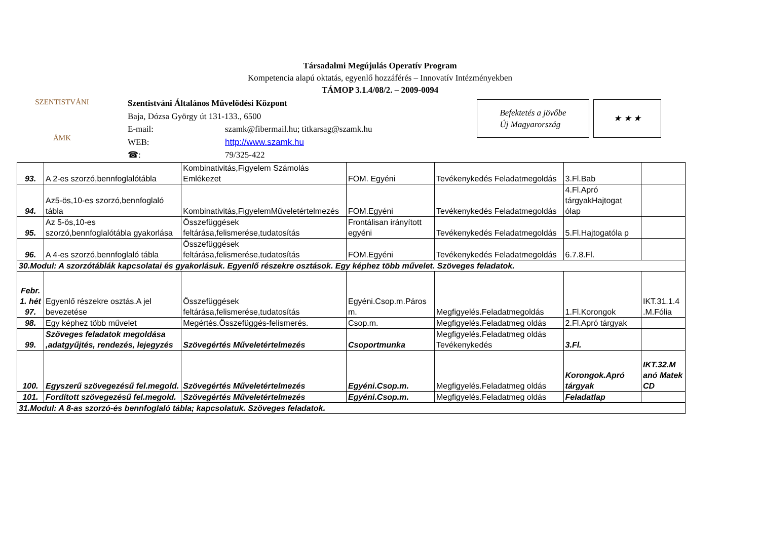Társadalmi Megújulás Operatív Program
Kompetencia alapú oktatás, egyenlő hozzáférés – Innovatív Intézményekben
TÁMOP 3.1.4/08/2. – 2009-0094
SZENTISTVÁNI
ÁMK
| Szentistváni Általános Művelődési Központ | |
| Baja, Dózsa György út 131-133., 6500 | |
| E-mail: | szamk@fibermail.hu; titkarsag@szamk.hu |
| WEB: | http://www.szamk.hu |
| ☎: | 79/325-422 |
Befektetés a jövőbe
Új Magyarország
★ ★ ★
| 93. | A 2-es szorzó,bennfoglalótábla | Kombinativitás,Figyelem Számolás Emlékezet | FOM. Egyéni | Tevékenykedés Feladatmegoldás | 3.Fl.Bab | |
| 94. | Az5-ös,10-es szorzó,bennfoglaló tábla | Kombinativitás,FigyelemMűveletértelmezés | FOM.Egyéni | Tevékenykedés Feladatmegoldás | 4.Fl.Apró tárgyakHajtogat ólap | |
| 95. | Az 5-ös,10-es szorzó,bennfoglalótábla gyakorlása | Összefüggések feltárása,felismerése,tudatosítás | Frontálisan irányított egyéni | Tevékenykedés Feladatmegoldás | 5.Fl.Hajtogatóla p | |
| 96. | A 4-es szorzó,bennfoglaló tábla | Összefüggések feltárása,felismerése,tudatosítás | FOM.Egyéni | Tevékenykedés Feladatmegoldás | 6.7.8.Fl. | |
| 30.Modul: A szorzótáblák kapcsolatai és gyakorlásuk. Egyenlő részekre osztások. Egy képhez több művelet. Szöveges feladatok. | | | | | | |
| Febr. 1. hét 97. | Egyenlő részekre osztás.A jel bevezetése | Összefüggések feltárása,felismerése,tudatosítás | Egyéni.Csop.m.Páros m. | Megfigyelés.Feladatmegoldás | 1.Fl.Korongok | IKT.31.1.4 .M.Fólia |
| 98. | Egy képhez több művelet | Megértés.Összefüggés-felismerés. | Csop.m. | Megfigyelés.Feladatmeg oldás | 2.Fl.Apró tárgyak | |
| 99. | Szöveges feladatok megoldása ,adatgyűjtés, rendezés, lejegyzés | Szövegértés Műveletértelmezés | Csoportmunka | Megfigyelés.Feladatmeg oldás Tevékenykedés | 3.Fl. | |
| 100. | Egyszerű szövegezésű fel.megold. | Szövegértés Műveletértelmezés | Egyéni.Csop.m. | Megfigyelés.Feladatmeg oldás | Korongok.Apró tárgyak | IKT.32.M anó Matek CD |
| 101. | Fordított szövegezésű fel.megold. | Szövegértés Műveletértelmezés | Egyéni.Csop.m. | Megfigyelés.Feladatmeg oldás | Feladatlap | |
| 31.Modul: A 8-as szorzó-és bennfoglaló tábla; kapcsolatuk. Szöveges feladatok. | | | | | | |